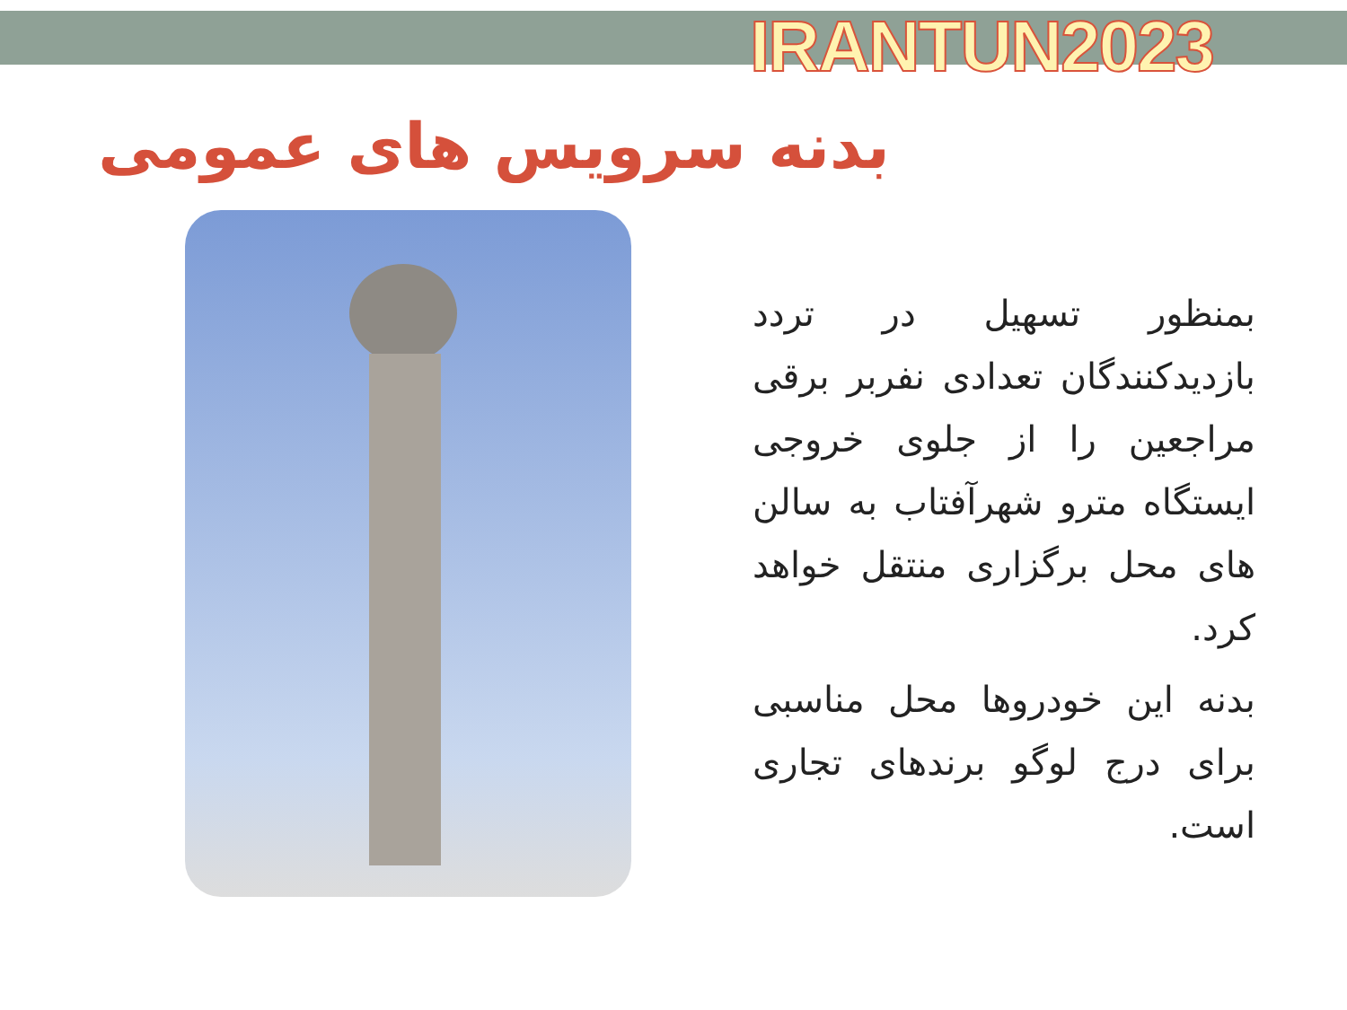IRANTUN2023
بدنه سرویس های عمومی
بمنظور تسهیل در تردد بازدیدکنندگان تعدادی نفربر برقی مراجعین را از جلوی خروجی ایستگاه مترو شهرآفتاب به سالن های محل برگزاری منتقل خواهد کرد.
بدنه این خودروها محل مناسبی برای درج لوگو برندهای تجاری است.